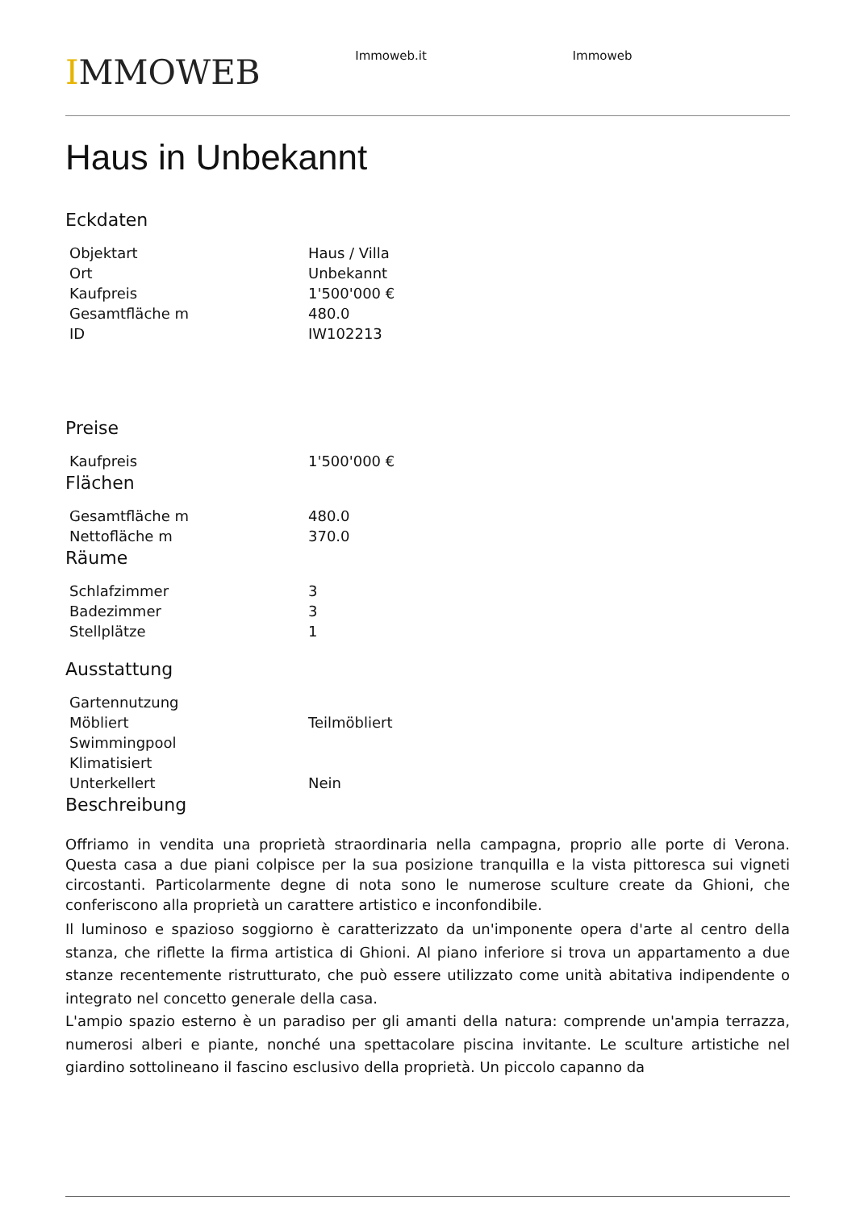IMMOWEB
Immoweb.it Immoweb
Haus in Unbekannt
Eckdaten
| Objektart | Haus / Villa |
| Ort | Unbekannt |
| Kaufpreis | 1'500'000 € |
| Gesamtfläche m | 480.0 |
| ID | IW102213 |
Preise
| Kaufpreis | 1'500'000 € |
Flächen
| Gesamtfläche m | 480.0 |
| Nettofläche m | 370.0 |
Räume
| Schlafzimmer | 3 |
| Badezimmer | 3 |
| Stellplätze | 1 |
Ausstattung
| Gartennutzung | |
| Möbliert | Teilmöbliert |
| Swimmingpool | |
| Klimatisiert | |
| Unterkellert | Nein |
Beschreibung
Offriamo in vendita una proprietà straordinaria nella campagna, proprio alle porte di Verona. Questa casa a due piani colpisce per la sua posizione tranquilla e la vista pittoresca sui vigneti circostanti. Particolarmente degne di nota sono le numerose sculture create da Ghioni, che conferiscono alla proprietà un carattere artistico e inconfondibile.
Il luminoso e spazioso soggiorno è caratterizzato da un'imponente opera d'arte al centro della stanza, che riflette la firma artistica di Ghioni. Al piano inferiore si trova un appartamento a due stanze recentemente ristrutturato, che può essere utilizzato come unità abitativa indipendente o integrato nel concetto generale della casa.
L'ampio spazio esterno è un paradiso per gli amanti della natura: comprende un'ampia terrazza, numerosi alberi e piante, nonché una spettacolare piscina invitante. Le sculture artistiche nel giardino sottolineano il fascino esclusivo della proprietà. Un piccolo capanno da